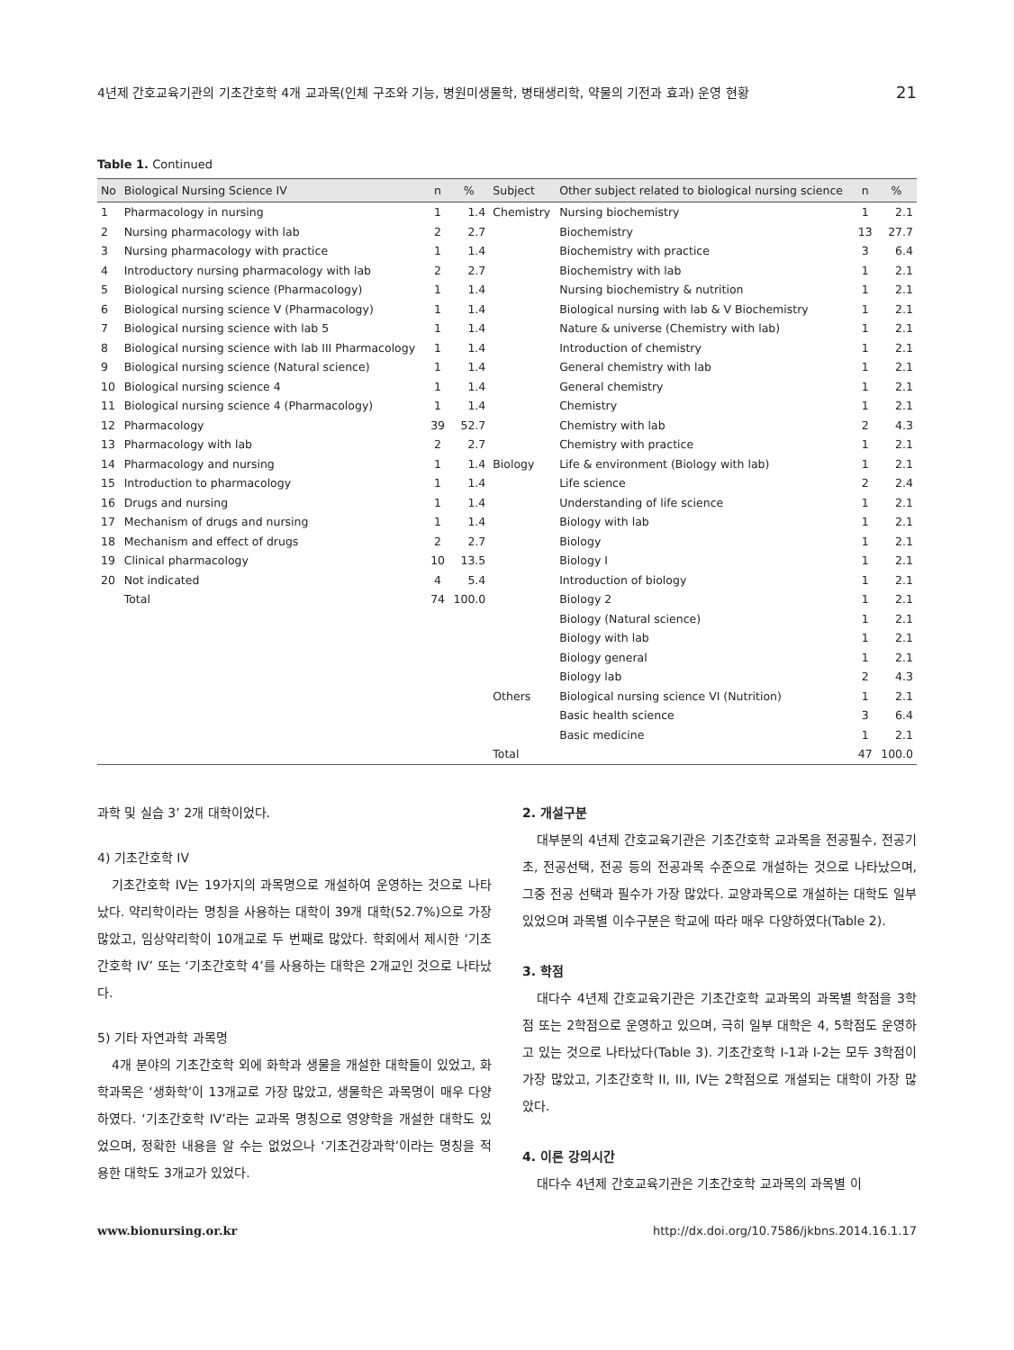4년제 간호교육기관의 기초간호학 4개 교과목(인체 구조와 기능, 병원미생물학, 병태생리학, 약물의 기전과 효과) 운영 현황 21
Table 1. Continued
| No | Biological Nursing Science IV | n | % | Subject | Other subject related to biological nursing science | n | % |
| --- | --- | --- | --- | --- | --- | --- | --- |
| 1 | Pharmacology in nursing | 1 | 1.4 | Chemistry | Nursing biochemistry | 1 | 2.1 |
| 2 | Nursing pharmacology with lab | 2 | 2.7 | | Biochemistry | 13 | 27.7 |
| 3 | Nursing pharmacology with practice | 1 | 1.4 | | Biochemistry with practice | 3 | 6.4 |
| 4 | Introductory nursing pharmacology with lab | 2 | 2.7 | | Biochemistry with lab | 1 | 2.1 |
| 5 | Biological nursing science (Pharmacology) | 1 | 1.4 | | Nursing biochemistry & nutrition | 1 | 2.1 |
| 6 | Biological nursing science V (Pharmacology) | 1 | 1.4 | | Biological nursing with lab & V Biochemistry | 1 | 2.1 |
| 7 | Biological nursing science with lab 5 | 1 | 1.4 | | Nature & universe (Chemistry with lab) | 1 | 2.1 |
| 8 | Biological nursing science with lab III Pharmacology | 1 | 1.4 | | Introduction of chemistry | 1 | 2.1 |
| 9 | Biological nursing science (Natural science) | 1 | 1.4 | | General chemistry with lab | 1 | 2.1 |
| 10 | Biological nursing science 4 | 1 | 1.4 | | General chemistry | 1 | 2.1 |
| 11 | Biological nursing science 4 (Pharmacology) | 1 | 1.4 | | Chemistry | 1 | 2.1 |
| 12 | Pharmacology | 39 | 52.7 | | Chemistry with lab | 2 | 4.3 |
| 13 | Pharmacology with lab | 2 | 2.7 | | Chemistry with practice | 1 | 2.1 |
| 14 | Pharmacology and nursing | 1 | 1.4 | Biology | Life & environment (Biology with lab) | 1 | 2.1 |
| 15 | Introduction to pharmacology | 1 | 1.4 | | Life science | 2 | 2.4 |
| 16 | Drugs and nursing | 1 | 1.4 | | Understanding of life science | 1 | 2.1 |
| 17 | Mechanism of drugs and nursing | 1 | 1.4 | | Biology with lab | 1 | 2.1 |
| 18 | Mechanism and effect of drugs | 2 | 2.7 | | Biology | 1 | 2.1 |
| 19 | Clinical pharmacology | 10 | 13.5 | | Biology I | 1 | 2.1 |
| 20 | Not indicated | 4 | 5.4 | | Introduction of biology | 1 | 2.1 |
| | Total | 74 | 100.0 | | Biology 2 | 1 | 2.1 |
| | | | | | Biology (Natural science) | 1 | 2.1 |
| | | | | | Biology with lab | 1 | 2.1 |
| | | | | | Biology general | 1 | 2.1 |
| | | | | | Biology lab | 2 | 4.3 |
| | | | | Others | Biological nursing science VI (Nutrition) | 1 | 2.1 |
| | | | | | Basic health science | 3 | 6.4 |
| | | | | | Basic medicine | 1 | 2.1 |
| | | | | Total | | 47 | 100.0 |
과학 및 실습 3’ 2개 대학이었다.
4) 기초간호학 IV
기초간호학 IV는 19가지의 과목명으로 개설하여 운영하는 것으로 나타났다. 약리학이라는 명칭을 사용하는 대학이 39개 대학(52.7%)으로 가장 많았고, 임상약리학이 10개교로 두 번째로 많았다. 학회에서 제시한 ‘기초간호학 IV’ 또는 ‘기초간호학 4’를 사용하는 대학은 2개교인 것으로 나타났다.
5) 기타 자연과학 과목명
4개 분야의 기초간호학 외에 화학과 생물을 개설한 대학들이 있었고, 화학과목은 ‘생화학’이 13개교로 가장 많았고, 생물학은 과목명이 매우 다양하였다. ‘기초간호학 IV’라는 교과목 명칭으로 영양학을 개설한 대학도 있었으며, 정확한 내용을 알 수는 없었으나 ‘기초건강과학’이라는 명칭을 적용한 대학도 3개교가 있었다.
2. 개설구분
대부분의 4년제 간호교육기관은 기초간호학 교과목을 전공필수, 전공기초, 전공선택, 전공 등의 전공과목 수준으로 개설하는 것으로 나타났으며, 그중 전공 선택과 필수가 가장 많았다. 교양과목으로 개설하는 대학도 일부 있었으며 과목별 이수구분은 학교에 따라 매우 다양하였다(Table 2).
3. 학점
대다수 4년제 간호교육기관은 기초간호학 교과목의 과목별 학점을 3학점 또는 2학점으로 운영하고 있으며, 극히 일부 대학은 4, 5학점도 운영하고 있는 것으로 나타났다(Table 3). 기초간호학 I-1과 I-2는 모두 3학점이 가장 많았고, 기초간호학 II, III, IV는 2학점으로 개설되는 대학이 가장 많았다.
4. 이론 강의시간
대다수 4년제 간호교육기관은 기초간호학 교과목의 과목별 이
www.bionursing.or.kr http://dx.doi.org/10.7586/jkbns.2014.16.1.17